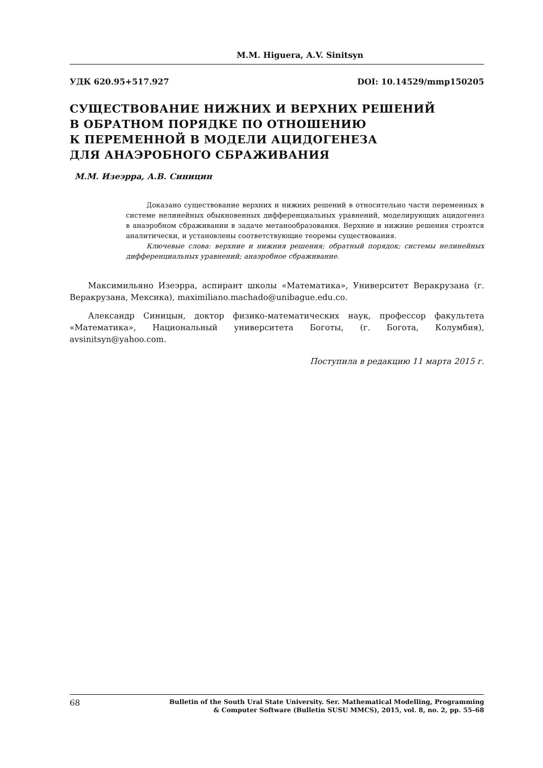M.M. Higuera, A.V. Sinitsyn
УДК 620.95+517.927 DOI: 10.14529/mmp150205
СУЩЕСТВОВАНИЕ НИЖНИХ И ВЕРХНИХ РЕШЕНИЙ
В ОБРАТНОМ ПОРЯДКЕ ПО ОТНОШЕНИЮ
К ПЕРЕМЕННОЙ В МОДЕЛИ АЦИДОГЕНЕЗА
ДЛЯ АНАЭРОБНОГО СБРАЖИВАНИЯ
М.М. Изеэрра, А.В. Синицин
Доказано существование верхних и нижних решений в относительно части переменных в системе нелинейных обыкновенных дифференциальных уравнений, моделирующих ацидогенез в анаэробном сбраживании в задаче метанообразования. Верхние и нижние решения строятся аналитически, и установлены соответствующие теоремы существования.
Ключевые слова: верхние и нижния решения; обратный порядок; системы нелинейных дифференциальных уравнений; анаэробное сбраживание.
Максимильяно Изеэрра, аспирант школы «Математика», Университет Веракрузана (г. Веракрузана, Мексика), maximiliano.machado@unibague.edu.co.
Александр Синицын, доктор физико-математических наук, профессор факультета «Математика», Национальный университета Боготы, (г. Богота, Колумбия), avsinitsyn@yahoo.com.
Поступила в редакцию 11 марта 2015 г.
68
Bulletin of the South Ural State University. Ser. Mathematical Modelling, Programming
& Computer Software (Bulletin SUSU MMCS), 2015, vol. 8, no. 2, pp. 55–68